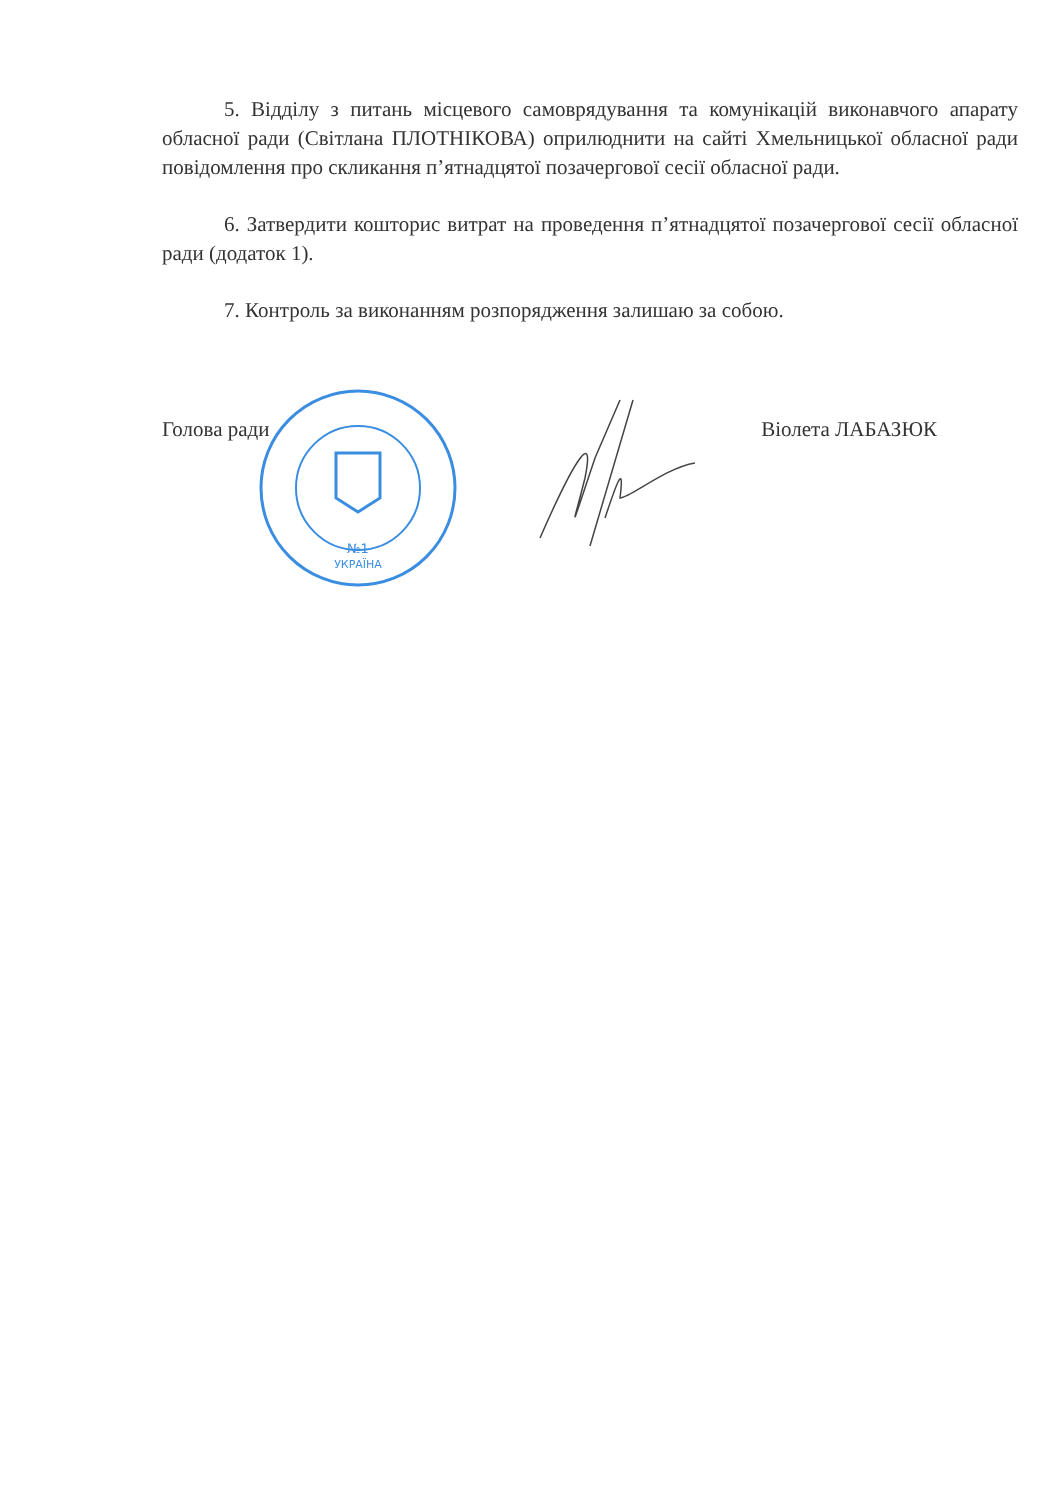5. Відділу з питань місцевого самоврядування та комунікацій виконавчого апарату обласної ради (Світлана ПЛОТНІКОВА) оприлюднити на сайті Хмельницької обласної ради повідомлення про скликання п’ятнадцятої позачергової сесії обласної ради.
6. Затвердити кошторис витрат на проведення п’ятнадцятої позачергової сесії обласної ради (додаток 1).
7. Контроль за виконанням розпорядження залишаю за собою.
Голова ради Віолета ЛАБАЗЮК
№1
УКРАЇНА